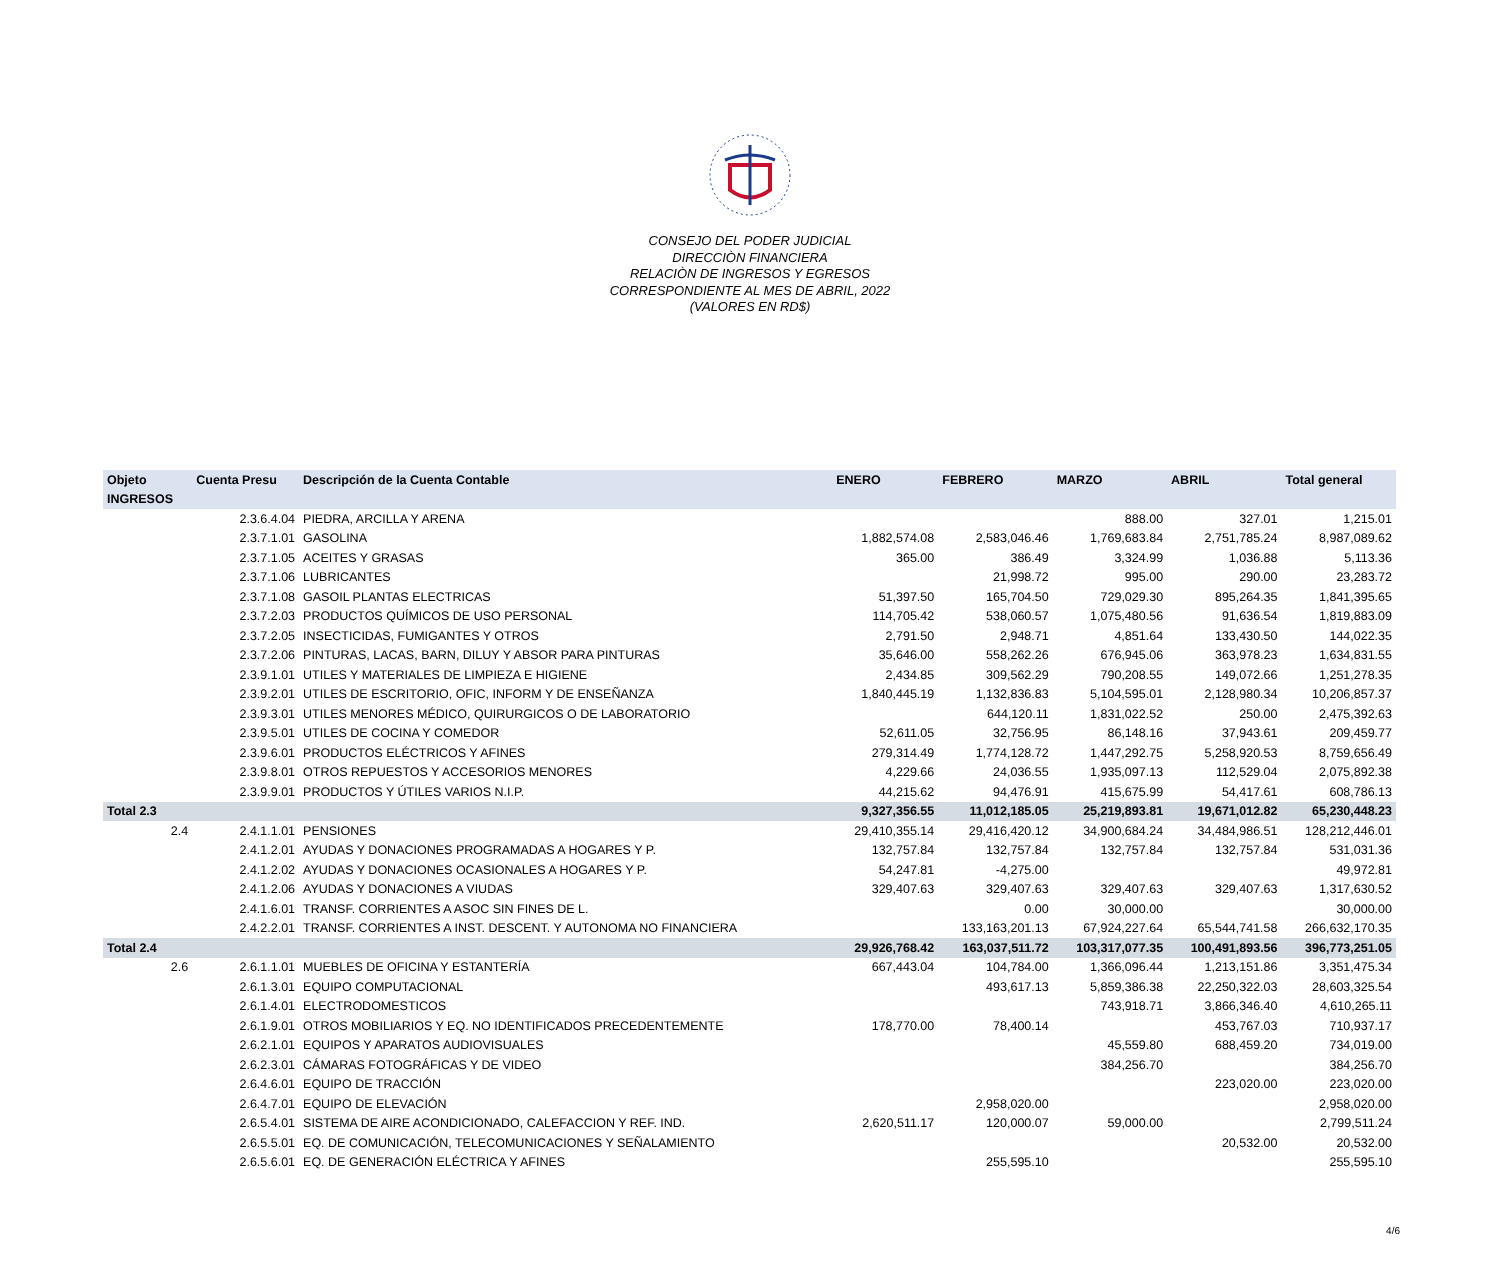CONSEJO DEL PODER JUDICIAL
DIRECCIÒN FINANCIERA
RELACIÒN DE INGRESOS Y EGRESOS
CORRESPONDIENTE AL MES DE ABRIL, 2022
(VALORES EN RD$)
| Objeto | Cuenta Presu | Descripción de la Cuenta Contable | ENERO | FEBRERO | MARZO | ABRIL | Total general |
| --- | --- | --- | --- | --- | --- | --- | --- |
| INGRESOS | | | | | | | |
| | 2.3.6.4.04 | PIEDRA, ARCILLA Y ARENA | | | 888.00 | 327.01 | 1,215.01 |
| | 2.3.7.1.01 | GASOLINA | 1,882,574.08 | 2,583,046.46 | 1,769,683.84 | 2,751,785.24 | 8,987,089.62 |
| | 2.3.7.1.05 | ACEITES Y GRASAS | 365.00 | 386.49 | 3,324.99 | 1,036.88 | 5,113.36 |
| | 2.3.7.1.06 | LUBRICANTES | | 21,998.72 | 995.00 | 290.00 | 23,283.72 |
| | 2.3.7.1.08 | GASOIL PLANTAS ELECTRICAS | 51,397.50 | 165,704.50 | 729,029.30 | 895,264.35 | 1,841,395.65 |
| | 2.3.7.2.03 | PRODUCTOS QUÍMICOS DE USO PERSONAL | 114,705.42 | 538,060.57 | 1,075,480.56 | 91,636.54 | 1,819,883.09 |
| | 2.3.7.2.05 | INSECTICIDAS, FUMIGANTES Y OTROS | 2,791.50 | 2,948.71 | 4,851.64 | 133,430.50 | 144,022.35 |
| | 2.3.7.2.06 | PINTURAS, LACAS, BARN, DILUY Y ABSOR PARA PINTURAS | 35,646.00 | 558,262.26 | 676,945.06 | 363,978.23 | 1,634,831.55 |
| | 2.3.9.1.01 | UTILES Y MATERIALES DE LIMPIEZA E HIGIENE | 2,434.85 | 309,562.29 | 790,208.55 | 149,072.66 | 1,251,278.35 |
| | 2.3.9.2.01 | UTILES DE ESCRITORIO, OFIC, INFORM Y DE ENSEÑANZA | 1,840,445.19 | 1,132,836.83 | 5,104,595.01 | 2,128,980.34 | 10,206,857.37 |
| | 2.3.9.3.01 | UTILES MENORES MÉDICO, QUIRURGICOS O DE LABORATORIO | | 644,120.11 | 1,831,022.52 | 250.00 | 2,475,392.63 |
| | 2.3.9.5.01 | UTILES DE COCINA Y COMEDOR | 52,611.05 | 32,756.95 | 86,148.16 | 37,943.61 | 209,459.77 |
| | 2.3.9.6.01 | PRODUCTOS ELÉCTRICOS Y AFINES | 279,314.49 | 1,774,128.72 | 1,447,292.75 | 5,258,920.53 | 8,759,656.49 |
| | 2.3.9.8.01 | OTROS REPUESTOS Y ACCESORIOS MENORES | 4,229.66 | 24,036.55 | 1,935,097.13 | 112,529.04 | 2,075,892.38 |
| | 2.3.9.9.01 | PRODUCTOS Y ÚTILES VARIOS N.I.P. | 44,215.62 | 94,476.91 | 415,675.99 | 54,417.61 | 608,786.13 |
| Total 2.3 | | | 9,327,356.55 | 11,012,185.05 | 25,219,893.81 | 19,671,012.82 | 65,230,448.23 |
| 2.4 | 2.4.1.1.01 | PENSIONES | 29,410,355.14 | 29,416,420.12 | 34,900,684.24 | 34,484,986.51 | 128,212,446.01 |
| | 2.4.1.2.01 | AYUDAS Y DONACIONES PROGRAMADAS A HOGARES Y P. | 132,757.84 | 132,757.84 | 132,757.84 | 132,757.84 | 531,031.36 |
| | 2.4.1.2.02 | AYUDAS Y DONACIONES OCASIONALES A HOGARES Y P. | 54,247.81 | -4,275.00 | | | 49,972.81 |
| | 2.4.1.2.06 | AYUDAS Y DONACIONES A VIUDAS | 329,407.63 | 329,407.63 | 329,407.63 | 329,407.63 | 1,317,630.52 |
| | 2.4.1.6.01 | TRANSF. CORRIENTES A ASOC SIN FINES DE L. | | 0.00 | 30,000.00 | | 30,000.00 |
| | 2.4.2.2.01 | TRANSF. CORRIENTES A INST. DESCENT. Y AUTONOMA NO FINANCIERA | | 133,163,201.13 | 67,924,227.64 | 65,544,741.58 | 266,632,170.35 |
| Total 2.4 | | | 29,926,768.42 | 163,037,511.72 | 103,317,077.35 | 100,491,893.56 | 396,773,251.05 |
| 2.6 | 2.6.1.1.01 | MUEBLES DE OFICINA Y ESTANTERÍA | 667,443.04 | 104,784.00 | 1,366,096.44 | 1,213,151.86 | 3,351,475.34 |
| | 2.6.1.3.01 | EQUIPO COMPUTACIONAL | | 493,617.13 | 5,859,386.38 | 22,250,322.03 | 28,603,325.54 |
| | 2.6.1.4.01 | ELECTRODOMESTICOS | | | 743,918.71 | 3,866,346.40 | 4,610,265.11 |
| | 2.6.1.9.01 | OTROS MOBILIARIOS Y EQ. NO IDENTIFICADOS PRECEDENTEMENTE | 178,770.00 | 78,400.14 | | 453,767.03 | 710,937.17 |
| | 2.6.2.1.01 | EQUIPOS Y APARATOS AUDIOVISUALES | | | 45,559.80 | 688,459.20 | 734,019.00 |
| | 2.6.2.3.01 | CÁMARAS FOTOGRÁFICAS Y DE VIDEO | | | 384,256.70 | | 384,256.70 |
| | 2.6.4.6.01 | EQUIPO DE TRACCIÓN | | | | 223,020.00 | 223,020.00 |
| | 2.6.4.7.01 | EQUIPO DE ELEVACIÓN | | 2,958,020.00 | | | 2,958,020.00 |
| | 2.6.5.4.01 | SISTEMA DE AIRE ACONDICIONADO, CALEFACCION Y REF. IND. | 2,620,511.17 | 120,000.07 | 59,000.00 | | 2,799,511.24 |
| | 2.6.5.5.01 | EQ. DE COMUNICACIÓN, TELECOMUNICACIONES Y SEÑALAMIENTO | | | | 20,532.00 | 20,532.00 |
| | 2.6.5.6.01 | EQ. DE GENERACIÓN ELÉCTRICA Y AFINES | | 255,595.10 | | | 255,595.10 |
4/6